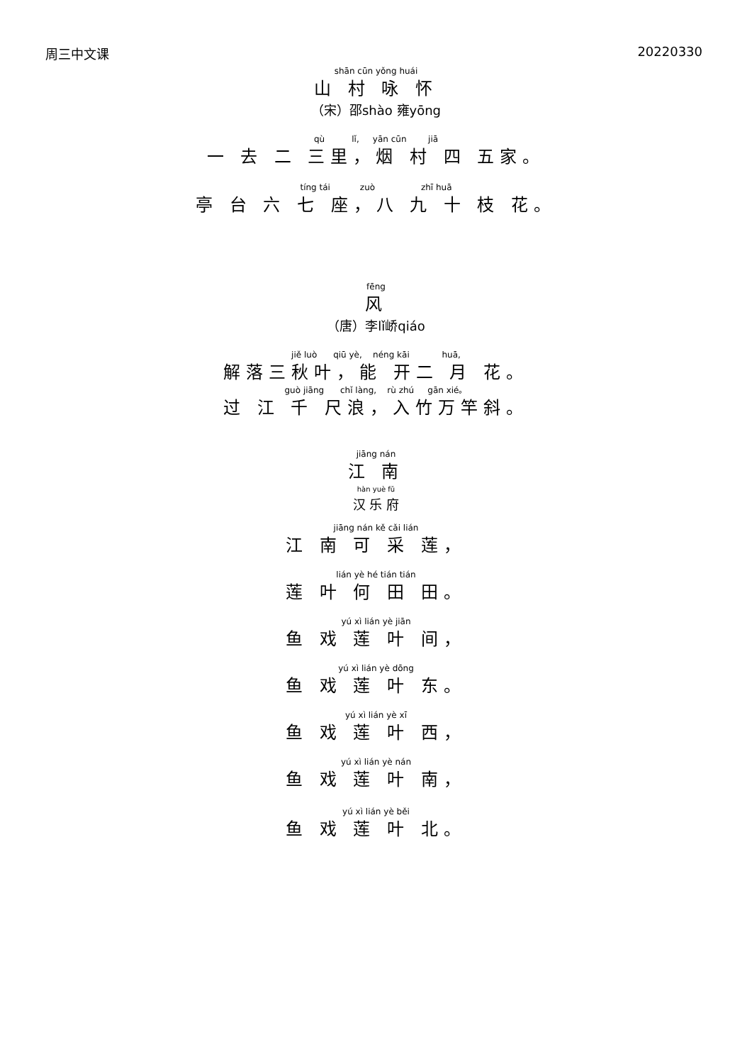周三中文课 20220330
shān cūn yǒng huái
山 村 咏 怀
（宋）邵shào 雍yōng
qù lǐ, yān cūn jiā
一 去 二 三里，烟 村 四 五家。
tíng tái zuò zhī huā
亭 台 六 七 座，八 九 十 枝 花。
fēng
风
（唐）李lǐ峤qiáo
jiě luò qiū yè, néng kāi huā,
解落三秋叶，能 开二 月 花。
guò jiāng chǐ làng, rù zhú gān xié。
过 江 千 尺浪，入竹万竿斜。
jiāng nán
江 南
hàn yuè fǔ
汉 乐 府
jiāng nán kě cǎi lián
江 南 可 采 莲，
lián yè hé tián tián
莲 叶 何 田 田。
yú xì lián yè jiān
鱼 戏 莲 叶 间，
yú xì lián yè dōng
鱼 戏 莲 叶 东。
yú xì lián yè xī
鱼 戏 莲 叶 西，
yú xì lián yè nán
鱼 戏 莲 叶 南，
yú xì lián yè běi
鱼 戏 莲 叶 北。